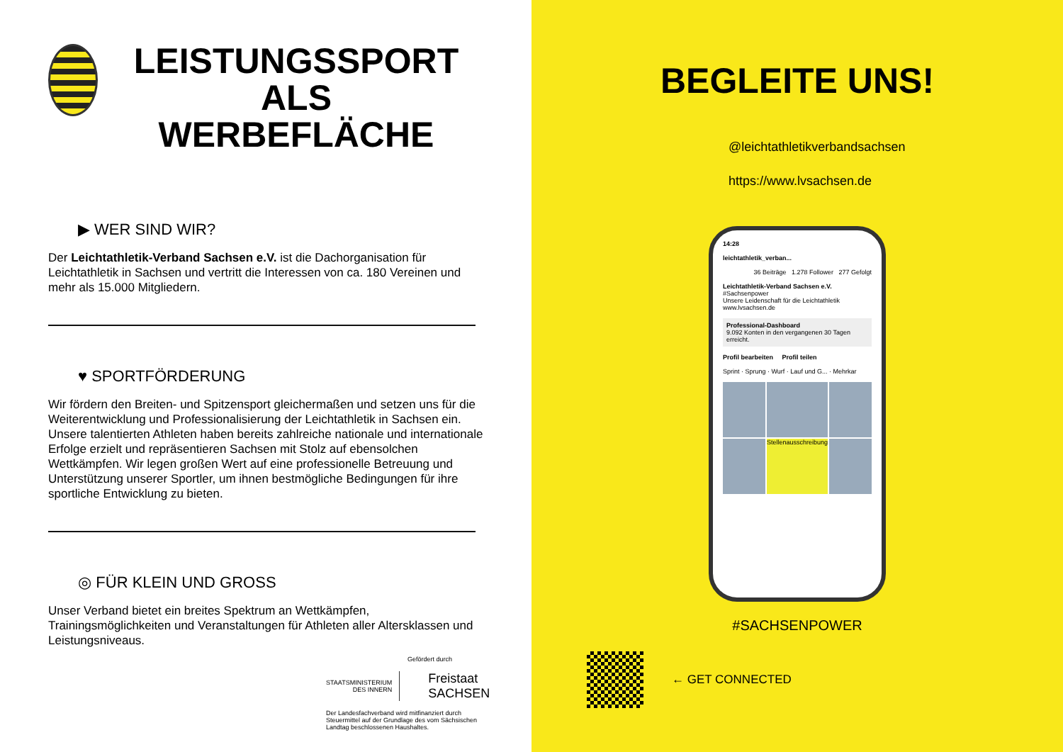LEISTUNGSSPORT ALS WERBEFLÄCHE
▶ WER SIND WIR?
Der Leichtathletik-Verband Sachsen e.V. ist die Dachorganisation für Leichtathletik in Sachsen und vertritt die Interessen von ca. 180 Vereinen und mehr als 15.000 Mitgliedern.
♥ SPORTFÖRDERUNG
Wir fördern den Breiten- und Spitzensport gleichermaßen und setzen uns für die Weiterentwicklung und Professionalisierung der Leichtathletik in Sachsen ein. Unsere talentierten Athleten haben bereits zahlreiche nationale und internationale Erfolge erzielt und repräsentieren Sachsen mit Stolz auf ebensolchen Wettkämpfen. Wir legen großen Wert auf eine professionelle Betreuung und Unterstützung unserer Sportler, um ihnen bestmögliche Bedingungen für ihre sportliche Entwicklung zu bieten.
◎ FÜR KLEIN UND GROSS
Unser Verband bietet ein breites Spektrum an Wettkämpfen, Trainingsmöglichkeiten und Veranstaltungen für Athleten aller Altersklassen und Leistungsniveaus.
Gefördert durch
STAATSMINISTERIUM
DES INNERN Freistaat
SACHSEN
Der Landesfachverband wird mitfinanziert durch Steuermittel auf der Grundlage des vom Sächsischen Landtag beschlossenen Haushaltes.
BEGLEITE UNS!
@leichtathletikverbandsachsen
https://www.lvsachsen.de
14:28
leichtathletik_verban...
36 Beiträge 1.278 Follower 277 Gefolgt
Leichtathletik-Verband Sachsen e.V.
#Sachsenpower
Unsere Leidenschaft für die Leichtathletik
www.lvsachsen.de
Professional-Dashboard
9.092 Konten in den vergangenen 30 Tagen erreicht.
Profil bearbeiten Profil teilen
Sprint · Sprung · Wurf · Lauf und G... · Mehrkar
Stellenausschreibung
#SACHSENPOWER
← GET CONNECTED